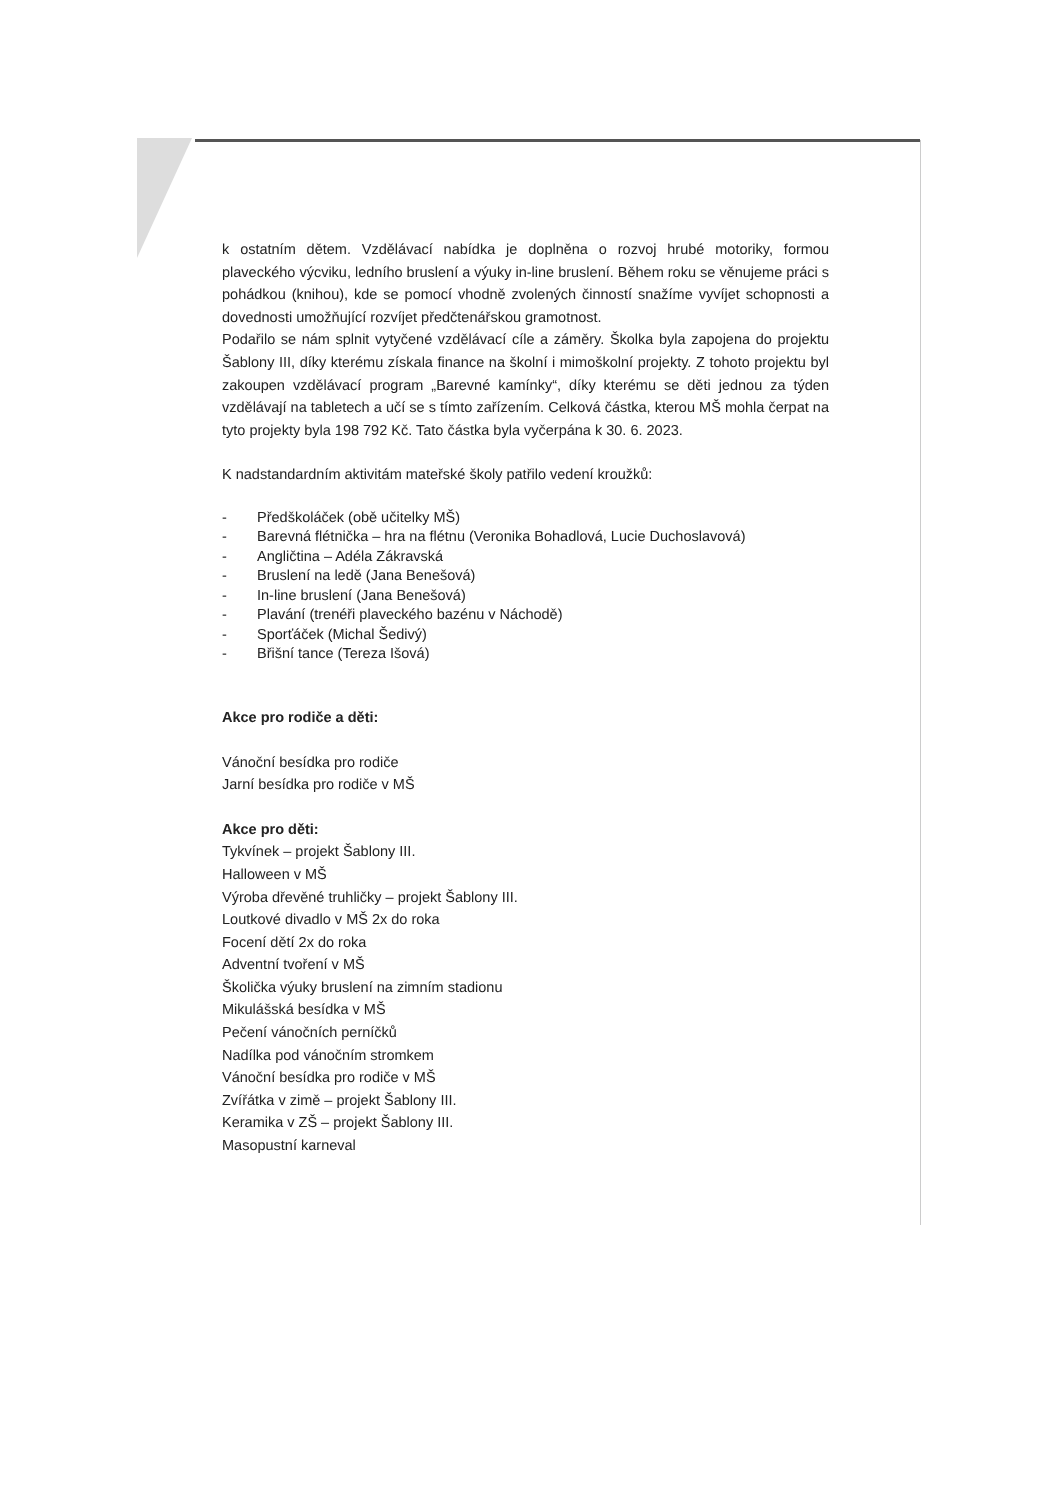k ostatním dětem. Vzdělávací nabídka je doplněna o rozvoj hrubé motoriky, formou plaveckého výcviku, ledního bruslení a výuky in-line bruslení. Během roku se věnujeme práci s pohádkou (knihou), kde se pomocí vhodně zvolených činností snažíme vyvíjet schopnosti a dovednosti umožňující rozvíjet předčtenářskou gramotnost.
Podařilo se nám splnit vytyčené vzdělávací cíle a záměry. Školka byla zapojena do projektu Šablony III, díky kterému získala finance na školní i mimoškolní projekty. Z tohoto projektu byl zakoupen vzdělávací program „Barevné kamínky“, díky kterému se děti jednou za týden vzdělávají na tabletech a učí se s tímto zařízením. Celková částka, kterou MŠ mohla čerpat na tyto projekty byla 198 792 Kč. Tato částka byla vyčerpána k 30. 6. 2023.
K nadstandardním aktivitám mateřské školy patřilo vedení kroužků:
- Předškoláček (obě učitelky MŠ)
- Barevná flétnička – hra na flétnu (Veronika Bohadlová, Lucie Duchoslavová)
- Angličtina – Adéla Zákravská
- Bruslení na ledě (Jana Benešová)
- In-line bruslení (Jana Benešová)
- Plavání (trenéři plaveckého bazénu v Náchodě)
- Sporťáček (Michal Šedivý)
- Břišní tance (Tereza Išová)
Akce pro rodiče a děti:
Vánoční besídka pro rodiče
Jarní besídka pro rodiče v MŠ
Akce pro děti:
Tykvínek – projekt Šablony III.
Halloween v MŠ
Výroba dřevěné truhličky – projekt Šablony III.
Loutkové divadlo v MŠ 2x do roka
Focení dětí 2x do roka
Adventní tvoření v MŠ
Školička výuky bruslení na zimním stadionu
Mikulášská besídka v MŠ
Pečení vánočních perníčků
Nadílka pod vánočním stromkem
Vánoční besídka pro rodiče v MŠ
Zvířátka v zimě – projekt Šablony III.
Keramika v ZŠ – projekt Šablony III.
Masopustní karneval